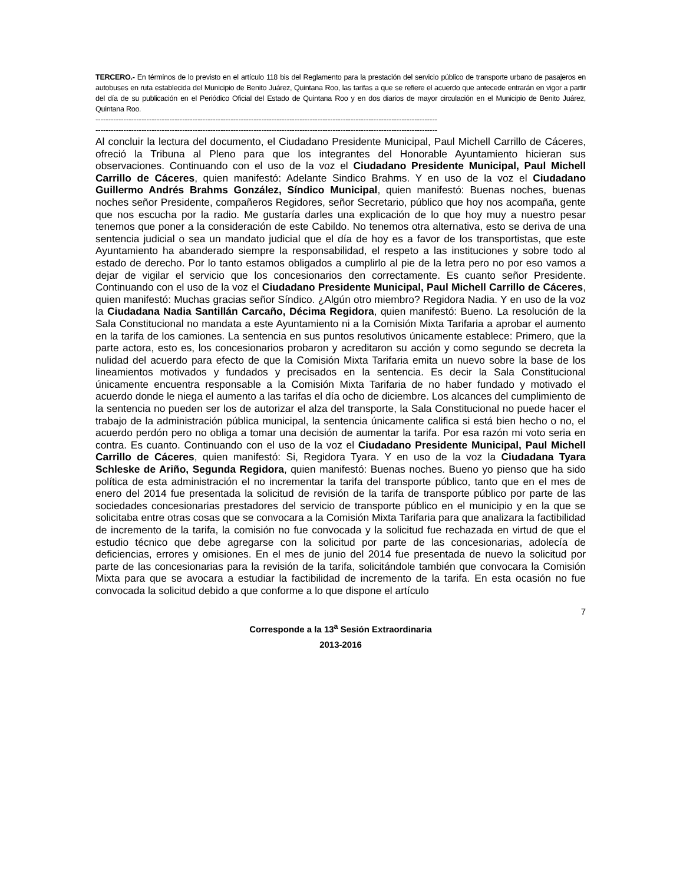TERCERO.- En términos de lo previsto en el artículo 118 bis del Reglamento para la prestación del servicio público de transporte urbano de pasajeros en autobuses en ruta establecida del Municipio de Benito Juárez, Quintana Roo, las tarifas a que se refiere el acuerdo que antecede entrarán en vigor a partir del día de su publicación en el Periódico Oficial del Estado de Quintana Roo y en dos diarios de mayor circulación en el Municipio de Benito Juárez, Quintana Roo.
--------------------------------------------------------------------------------------------------------------------------------------
--------------------------------------------------------------------------------------------------------------------------------------
Al concluir la lectura del documento, el Ciudadano Presidente Municipal, Paul Michell Carrillo de Cáceres, ofreció la Tribuna al Pleno para que los integrantes del Honorable Ayuntamiento hicieran sus observaciones. Continuando con el uso de la voz el Ciudadano Presidente Municipal, Paul Michell Carrillo de Cáceres, quien manifestó: Adelante Sindico Brahms. Y en uso de la voz el Ciudadano Guillermo Andrés Brahms González, Síndico Municipal, quien manifestó: Buenas noches, buenas noches señor Presidente, compañeros Regidores, señor Secretario, público que hoy nos acompaña, gente que nos escucha por la radio. Me gustaría darles una explicación de lo que hoy muy a nuestro pesar tenemos que poner a la consideración de este Cabildo. No tenemos otra alternativa, esto se deriva de una sentencia judicial o sea un mandato judicial que el día de hoy es a favor de los transportistas, que este Ayuntamiento ha abanderado siempre la responsabilidad, el respeto a las instituciones y sobre todo al estado de derecho. Por lo tanto estamos obligados a cumplirlo al pie de la letra pero no por eso vamos a dejar de vigilar el servicio que los concesionarios den correctamente. Es cuanto señor Presidente. Continuando con el uso de la voz el Ciudadano Presidente Municipal, Paul Michell Carrillo de Cáceres, quien manifestó: Muchas gracias señor Síndico. ¿Algún otro miembro? Regidora Nadia. Y en uso de la voz la Ciudadana Nadia Santillán Carcaño, Décima Regidora, quien manifestó: Bueno. La resolución de la Sala Constitucional no mandata a este Ayuntamiento ni a la Comisión Mixta Tarifaria a aprobar el aumento en la tarifa de los camiones. La sentencia en sus puntos resolutivos únicamente establece: Primero, que la parte actora, esto es, los concesionarios probaron y acreditaron su acción y como segundo se decreta la nulidad del acuerdo para efecto de que la Comisión Mixta Tarifaria emita un nuevo sobre la base de los lineamientos motivados y fundados y precisados en la sentencia. Es decir la Sala Constitucional únicamente encuentra responsable a la Comisión Mixta Tarifaria de no haber fundado y motivado el acuerdo donde le niega el aumento a las tarifas el día ocho de diciembre. Los alcances del cumplimiento de la sentencia no pueden ser los de autorizar el alza del transporte, la Sala Constitucional no puede hacer el trabajo de la administración pública municipal, la sentencia únicamente califica si está bien hecho o no, el acuerdo perdón pero no obliga a tomar una decisión de aumentar la tarifa. Por esa razón mi voto seria en contra. Es cuanto. Continuando con el uso de la voz el Ciudadano Presidente Municipal, Paul Michell Carrillo de Cáceres, quien manifestó: Si, Regidora Tyara. Y en uso de la voz la Ciudadana Tyara Schleske de Ariño, Segunda Regidora, quien manifestó: Buenas noches. Bueno yo pienso que ha sido política de esta administración el no incrementar la tarifa del transporte público, tanto que en el mes de enero del 2014 fue presentada la solicitud de revisión de la tarifa de transporte público por parte de las sociedades concesionarias prestadores del servicio de transporte público en el municipio y en la que se solicitaba entre otras cosas que se convocara a la Comisión Mixta Tarifaria para que analizara la factibilidad de incremento de la tarifa, la comisión no fue convocada y la solicitud fue rechazada en virtud de que el estudio técnico que debe agregarse con la solicitud por parte de las concesionarias, adolecía de deficiencias, errores y omisiones. En el mes de junio del 2014 fue presentada de nuevo la solicitud por parte de las concesionarias para la revisión de la tarifa, solicitándole también que convocara la Comisión Mixta para que se avocara a estudiar la factibilidad de incremento de la tarifa. En esta ocasión no fue convocada la solicitud debido a que conforme a lo que dispone el artículo
7
Corresponde a la 13<sup>a</sup> Sesión Extraordinaria
2013-2016